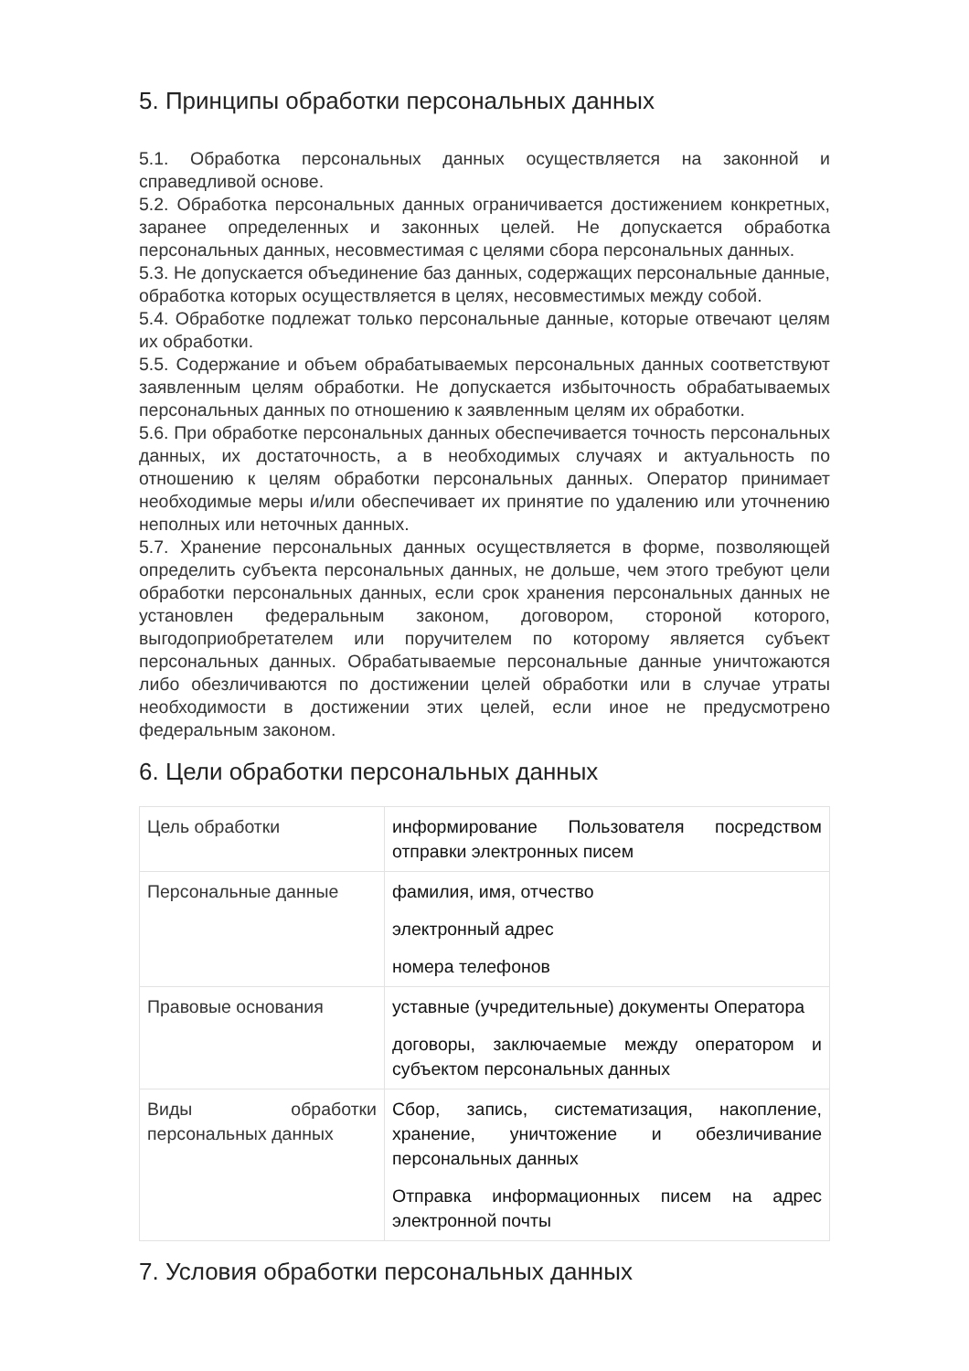5. Принципы обработки персональных данных
5.1. Обработка персональных данных осуществляется на законной и справедливой основе.
5.2. Обработка персональных данных ограничивается достижением конкретных, заранее определенных и законных целей. Не допускается обработка персональных данных, несовместимая с целями сбора персональных данных.
5.3. Не допускается объединение баз данных, содержащих персональные данные, обработка которых осуществляется в целях, несовместимых между собой.
5.4. Обработке подлежат только персональные данные, которые отвечают целям их обработки.
5.5. Содержание и объем обрабатываемых персональных данных соответствуют заявленным целям обработки. Не допускается избыточность обрабатываемых персональных данных по отношению к заявленным целям их обработки.
5.6. При обработке персональных данных обеспечивается точность персональных данных, их достаточность, а в необходимых случаях и актуальность по отношению к целям обработки персональных данных. Оператор принимает необходимые меры и/или обеспечивает их принятие по удалению или уточнению неполных или неточных данных.
5.7. Хранение персональных данных осуществляется в форме, позволяющей определить субъекта персональных данных, не дольше, чем этого требуют цели обработки персональных данных, если срок хранения персональных данных не установлен федеральным законом, договором, стороной которого, выгодоприобретателем или поручителем по которому является субъект персональных данных. Обрабатываемые персональные данные уничтожаются либо обезличиваются по достижении целей обработки или в случае утраты необходимости в достижении этих целей, если иное не предусмотрено федеральным законом.
6. Цели обработки персональных данных
| Цель обработки | информирование Пользователя посредством отправки электронных писем |
| Персональные данные | фамилия, имя, отчество электронный адрес номера телефонов |
| Правовые основания | уставные (учредительные) документы Оператора договоры, заключаемые между оператором и субъектом персональных данных |
| Виды обработки персональных данных | Сбор, запись, систематизация, накопление, хранение, уничтожение и обезличивание персональных данных Отправка информационных писем на адрес электронной почты |
7. Условия обработки персональных данных